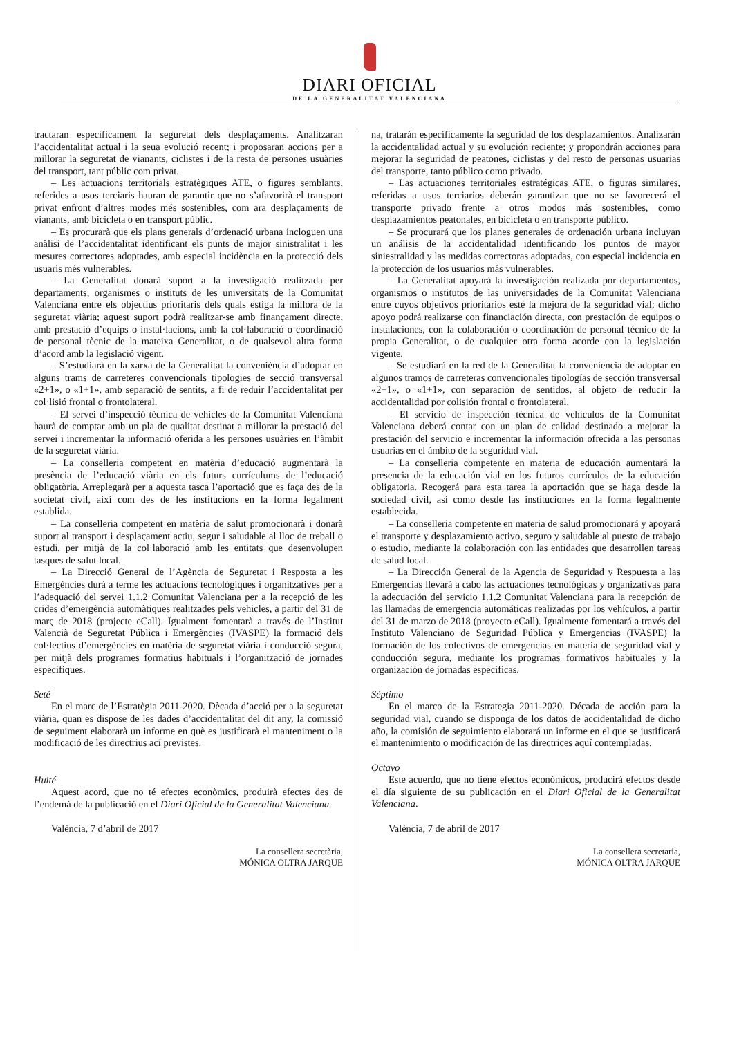DIARI OFICIAL
DE LA GENERALITAT VALENCIANA
tractaran específicament la seguretat dels desplaçaments. Analitzaran l’accidentalitat actual i la seua evolució recent; i proposaran accions per a millorar la seguretat de vianants, ciclistes i de la resta de persones usuàries del transport, tant públic com privat.
– Les actuacions territorials estratègiques ATE, o figures semblants, referides a usos terciaris hauran de garantir que no s’afavorirà el transport privat enfront d’altres modes més sostenibles, com ara desplaçaments de vianants, amb bicicleta o en transport públic.
– Es procurarà que els plans generals d’ordenació urbana incloguen una anàlisi de l’accidentalitat identificant els punts de major sinistralitat i les mesures correctores adoptades, amb especial incidència en la protecció dels usuaris més vulnerables.
– La Generalitat donarà suport a la investigació realitzada per departaments, organismes o instituts de les universitats de la Comunitat Valenciana entre els objectius prioritaris dels quals estiga la millora de la seguretat viària; aquest suport podrà realitzar-se amb finançament directe, amb prestació d’equips o instal·lacions, amb la col·laboració o coordinació de personal tècnic de la mateixa Generalitat, o de qualsevol altra forma d’acord amb la legislació vigent.
– S’estudiarà en la xarxa de la Generalitat la conveniència d’adoptar en alguns trams de carreteres convencionals tipologies de secció transversal «2+1», o «1+1», amb separació de sentits, a fi de reduir l’accidentalitat per col·lisió frontal o frontolateral.
– El servei d’inspecció tècnica de vehicles de la Comunitat Valenciana haurà de comptar amb un pla de qualitat destinat a millorar la prestació del servei i incrementar la informació oferida a les persones usuàries en l’àmbit de la seguretat viària.
– La conselleria competent en matèria d’educació augmentarà la presència de l’educació viària en els futurs currículums de l’educació obligatòria. Arreplegarà per a aquesta tasca l’aportació que es faça des de la societat civil, així com des de les institucions en la forma legalment establida.
– La conselleria competent en matèria de salut promocionarà i donarà suport al transport i desplaçament actiu, segur i saludable al lloc de treball o estudi, per mitjà de la col·laboració amb les entitats que desenvolupen tasques de salut local.
– La Direcció General de l’Agència de Seguretat i Resposta a les Emergències durà a terme les actuacions tecnològiques i organitzatives per a l’adequació del servei 1.1.2 Comunitat Valenciana per a la recepció de les crides d’emergència automàtiques realitzades pels vehicles, a partir del 31 de març de 2018 (projecte eCall). Igualment fomentarà a través de l’Institut Valencià de Seguretat Pública i Emergències (IVASPE) la formació dels col·lectius d’emergències en matèria de seguretat viària i conducció segura, per mitjà dels programes formatius habituals i l’organització de jornades específiques.
Seté
En el marc de l’Estratègia 2011-2020. Dècada d’acció per a la seguretat viària, quan es dispose de les dades d’accidentalitat del dit any, la comissió de seguiment elaborarà un informe en què es justificarà el manteniment o la modificació de les directrius ací previstes.
Huité
Aquest acord, que no té efectes econòmics, produirà efectes des de l’endemà de la publicació en el Diari Oficial de la Generalitat Valenciana.
València, 7 d’abril de 2017
La consellera secretària,
MÓNICA OLTRA JARQUE
na, tratarán específicamente la seguridad de los desplazamientos. Analizarán la accidentalidad actual y su evolución reciente; y propondrán acciones para mejorar la seguridad de peatones, ciclistas y del resto de personas usuarias del transporte, tanto público como privado.
– Las actuaciones territoriales estratégicas ATE, o figuras similares, referidas a usos terciarios deberán garantizar que no se favorecerá el transporte privado frente a otros modos más sostenibles, como desplazamientos peatonales, en bicicleta o en transporte público.
– Se procurará que los planes generales de ordenación urbana incluyan un análisis de la accidentalidad identificando los puntos de mayor siniestralidad y las medidas correctoras adoptadas, con especial incidencia en la protección de los usuarios más vulnerables.
– La Generalitat apoyará la investigación realizada por departamentos, organismos o institutos de las universidades de la Comunitat Valenciana entre cuyos objetivos prioritarios esté la mejora de la seguridad vial; dicho apoyo podrá realizarse con financiación directa, con prestación de equipos o instalaciones, con la colaboración o coordinación de personal técnico de la propia Generalitat, o de cualquier otra forma acorde con la legislación vigente.
– Se estudiará en la red de la Generalitat la conveniencia de adoptar en algunos tramos de carreteras convencionales tipologías de sección transversal «2+1», o «1+1», con separación de sentidos, al objeto de reducir la accidentalidad por colisión frontal o frontolateral.
– El servicio de inspección técnica de vehículos de la Comunitat Valenciana deberá contar con un plan de calidad destinado a mejorar la prestación del servicio e incrementar la información ofrecida a las personas usuarias en el ámbito de la seguridad vial.
– La conselleria competente en materia de educación aumentará la presencia de la educación vial en los futuros currículos de la educación obligatoria. Recogerá para esta tarea la aportación que se haga desde la sociedad civil, así como desde las instituciones en la forma legalmente establecida.
– La conselleria competente en materia de salud promocionará y apoyará el transporte y desplazamiento activo, seguro y saludable al puesto de trabajo o estudio, mediante la colaboración con las entidades que desarrollen tareas de salud local.
– La Dirección General de la Agencia de Seguridad y Respuesta a las Emergencias llevará a cabo las actuaciones tecnológicas y organizativas para la adecuación del servicio 1.1.2 Comunitat Valenciana para la recepción de las llamadas de emergencia automáticas realizadas por los vehículos, a partir del 31 de marzo de 2018 (proyecto eCall). Igualmente fomentará a través del Instituto Valenciano de Seguridad Pública y Emergencias (IVASPE) la formación de los colectivos de emergencias en materia de seguridad vial y conducción segura, mediante los programas formativos habituales y la organización de jornadas específicas.
Séptimo
En el marco de la Estrategia 2011-2020. Década de acción para la seguridad vial, cuando se disponga de los datos de accidentalidad de dicho año, la comisión de seguimiento elaborará un informe en el que se justificará el mantenimiento o modificación de las directrices aquí contempladas.
Octavo
Este acuerdo, que no tiene efectos económicos, producirá efectos desde el día siguiente de su publicación en el Diari Oficial de la Generalitat Valenciana.
València, 7 de abril de 2017
La consellera secretaria,
MÓNICA OLTRA JARQUE